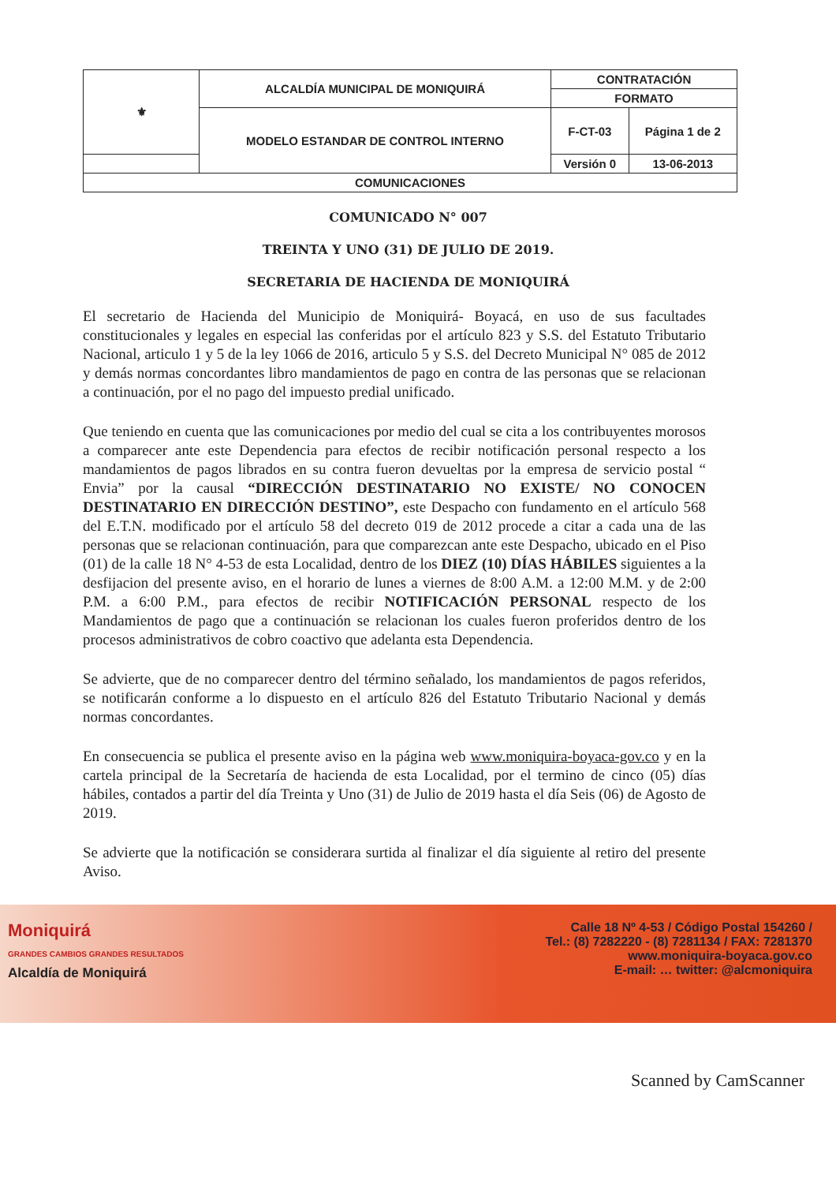| ⚜ | ALCALDÍA MUNICIPAL DE MONIQUIRÁ | CONTRATACIÓN | |
| | | FORMATO | |
| | MODELO ESTANDAR DE CONTROL INTERNO | F-CT-03 | Página 1 de 2 |
| | | Versión 0 | 13-06-2013 |
| COMUNICACIONES | | | |
COMUNICADO N° 007
TREINTA Y UNO (31) DE JULIO DE 2019.
SECRETARIA DE HACIENDA DE MONIQUIRÁ
El secretario de Hacienda del Municipio de Moniquirá- Boyacá, en uso de sus facultades constitucionales y legales en especial las conferidas por el artículo 823 y S.S. del Estatuto Tributario Nacional, articulo 1 y 5 de la ley 1066 de 2016, articulo 5 y S.S. del Decreto Municipal N° 085 de 2012 y demás normas concordantes libro mandamientos de pago en contra de las personas que se relacionan a continuación, por el no pago del impuesto predial unificado.
Que teniendo en cuenta que las comunicaciones por medio del cual se cita a los contribuyentes morosos a comparecer ante este Dependencia para efectos de recibir notificación personal respecto a los mandamientos de pagos librados en su contra fueron devueltas por la empresa de servicio postal “ Envia” por la causal “DIRECCIÓN DESTINATARIO NO EXISTE/ NO CONOCEN DESTINATARIO EN DIRECCIÓN DESTINO”, este Despacho con fundamento en el artículo 568 del E.T.N. modificado por el artículo 58 del decreto 019 de 2012 procede a citar a cada una de las personas que se relacionan continuación, para que comparezcan ante este Despacho, ubicado en el Piso (01) de la calle 18 N° 4-53 de esta Localidad, dentro de los DIEZ (10) DÍAS HÁBILES siguientes a la desfijacion del presente aviso, en el horario de lunes a viernes de 8:00 A.M. a 12:00 M.M. y de 2:00 P.M. a 6:00 P.M., para efectos de recibir NOTIFICACIÓN PERSONAL respecto de los Mandamientos de pago que a continuación se relacionan los cuales fueron proferidos dentro de los procesos administrativos de cobro coactivo que adelanta esta Dependencia.
Se advierte, que de no comparecer dentro del término señalado, los mandamientos de pagos referidos, se notificarán conforme a lo dispuesto en el artículo 826 del Estatuto Tributario Nacional y demás normas concordantes.
En consecuencia se publica el presente aviso en la página web www.moniquira-boyaca-gov.co y en la cartela principal de la Secretaría de hacienda de esta Localidad, por el termino de cinco (05) días hábiles, contados a partir del día Treinta y Uno (31) de Julio de 2019 hasta el día Seis (06) de Agosto de 2019.
Se advierte que la notificación se considerara surtida al finalizar el día siguiente al retiro del presente Aviso.
Moniquirá
GRANDES CAMBIOS GRANDES RESULTADOS
Alcaldía de Moniquirá
Calle 18 Nº 4-53 / Código Postal 154260 /
Tel.: (8) 7282220 - (8) 7281134 / FAX: 7281370
www.moniquira-boyaca.gov.co
E-mail: … twitter: @alcmoniquira
Scanned by CamScanner